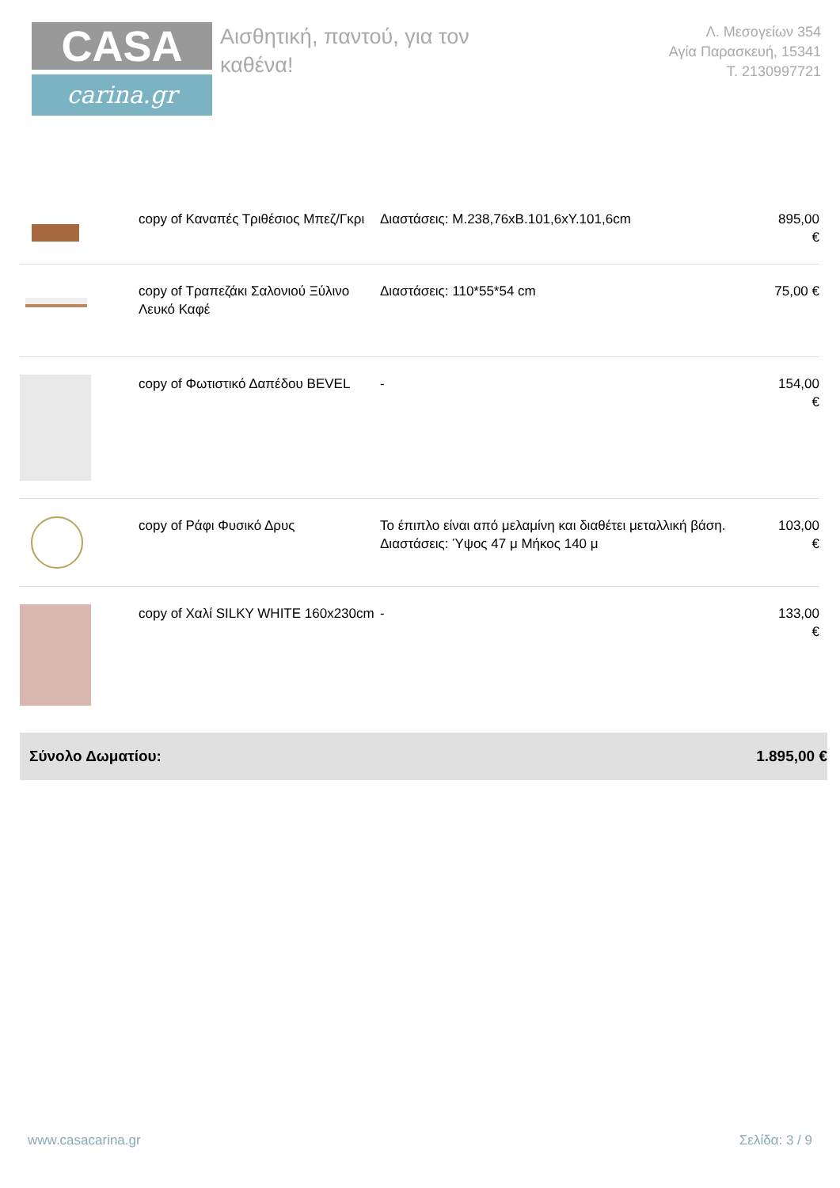CASA
carina.gr
Αισθητική, παντού, για τον καθένα!
Λ. Μεσογείων 354
Αγία Παρασκευή, 15341
Τ. 2130997721
| | copy of Καναπές Τριθέσιος Μπεζ/Γκρι | Διαστάσεις: Μ.238,76xΒ.101,6xΥ.101,6cm | 895,00 € |
| | copy of Τραπεζάκι Σαλονιού Ξύλινο Λευκό Καφέ | Διαστάσεις: 110*55*54 cm | 75,00 € |
| | copy of Φωτιστικό Δαπέδου BEVEL | - | 154,00 € |
| | copy of Ράφι Φυσικό Δρυς | Το έπιπλο είναι από μελαμίνη και διαθέτει μεταλλική βάση. Διαστάσεις: Ύψος 47 μ Μήκος 140 μ | 103,00 € |
| | copy of Χαλί SILKY WHITE 160x230cm | - | 133,00 € |
Σύνολο Δωματίου: 1.895,00 €
www.casacarina.gr Σελίδα: 3 / 9